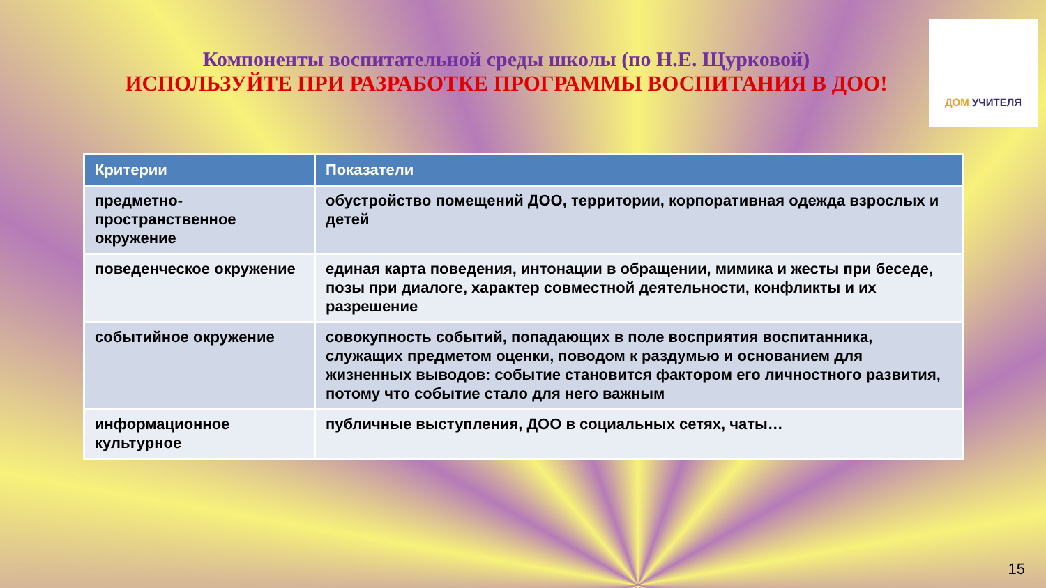Компоненты воспитательной среды школы (по Н.Е. Щурковой)
ИСПОЛЬЗУЙТЕ ПРИ РАЗРАБОТКЕ ПРОГРАММЫ ВОСПИТАНИЯ В ДОО!
ДОМ УЧИТЕЛЯ
| Критерии | Показатели |
| --- | --- |
| предметно-пространственное окружение | обустройство помещений ДОО, территории, корпоративная одежда взрослых и детей |
| поведенческое окружение | единая карта поведения, интонации в обращении, мимика и жесты при беседе, позы при диалоге, характер совместной деятельности, конфликты и их разрешение |
| событийное окружение | совокупность событий, попадающих в поле восприятия воспитанника, служащих предметом оценки, поводом к раздумью и основанием для жизненных выводов: событие становится фактором его личностного развития, потому что событие стало для него важным |
| информационное культурное | публичные выступления, ДОО в социальных сетях, чаты… |
15